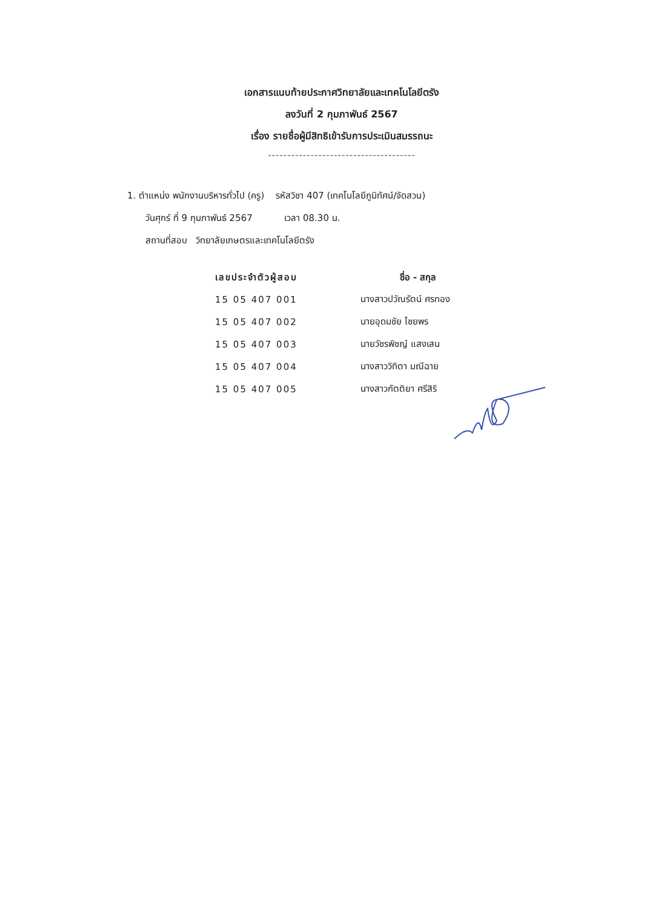เอกสารแนบท้ายประกาศวิทยาลัยและเทคโนโลยีตรัง
ลงวันที่ 2 กุมภาพันธ์ 2567
เรื่อง รายชื่อผู้มีสิทธิเข้ารับการประเมินสมรรถนะ
--------------------------------------
1. ตำแหน่ง พนักงานบริหารทั่วไป (ครู) รหัสวิชา 407 (เทคโนโลยีภูมิทัศน์/จัดสวน)
วันศุกร์ ที่ 9 กุมภาพันธ์ 2567 เวลา 08.30 น.
สถานที่สอบ วิทยาลัยเกษตรและเทคโนโลยีตรัง
| เลขประจำตัวผู้สอบ | ชื่อ - สกุล |
| --- | --- |
| 15 05 407 001 | นางสาวปวัณรัตน์ ศรทอง |
| 15 05 407 002 | นายอุดมชัย ไชยพร |
| 15 05 407 003 | นายวัชรพิชญ์ แสงเสน |
| 15 05 407 004 | นางสาววิทิตา มณีฉาย |
| 15 05 407 005 | นางสาวกัตติยา ศรีสิริ |